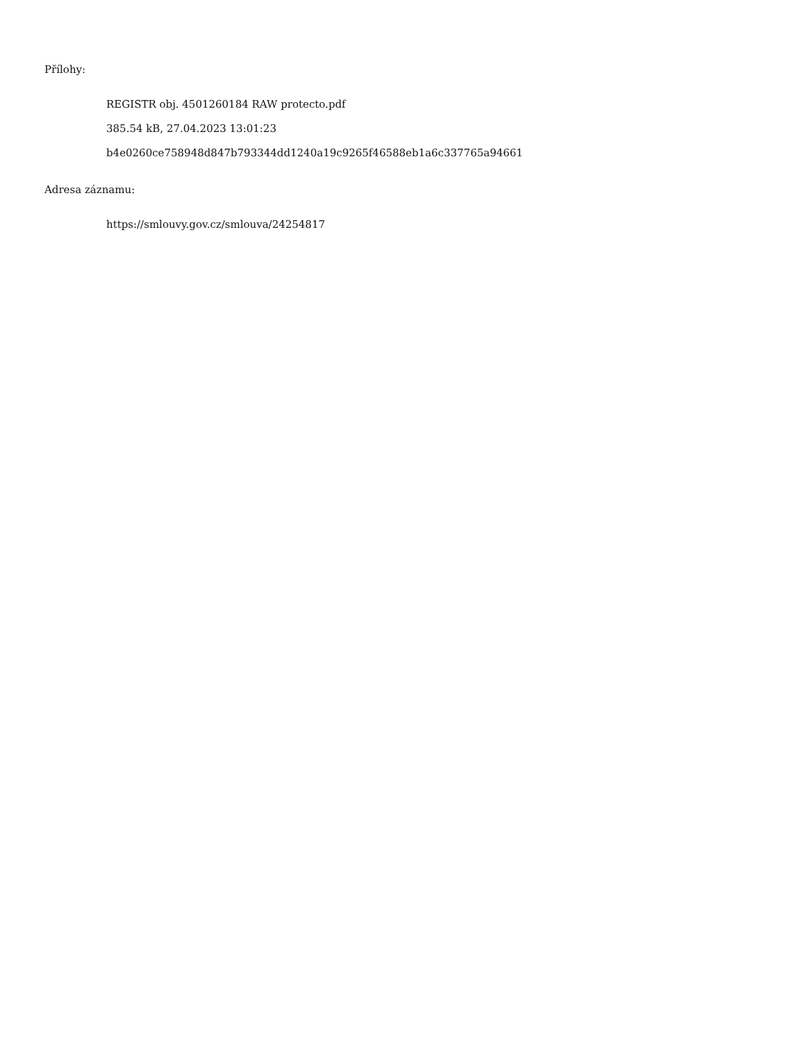Přílohy:
REGISTR obj. 4501260184 RAW protecto.pdf
385.54 kB, 27.04.2023 13:01:23
b4e0260ce758948d847b793344dd1240a19c9265f46588eb1a6c337765a94661
Adresa záznamu:
https://smlouvy.gov.cz/smlouva/24254817